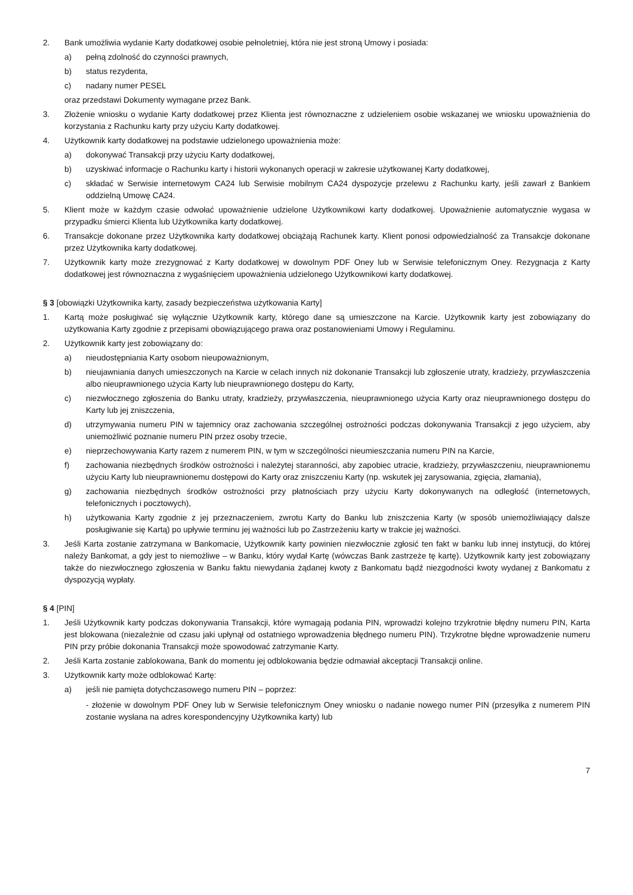2. Bank umożliwia wydanie Karty dodatkowej osobie pełnoletniej, która nie jest stroną Umowy i posiada:
a) pełną zdolność do czynności prawnych,
b) status rezydenta,
c) nadany numer PESEL
oraz przedstawi Dokumenty wymagane przez Bank.
3. Złożenie wniosku o wydanie Karty dodatkowej przez Klienta jest równoznaczne z udzieleniem osobie wskazanej we wniosku upoważnienia do korzystania z Rachunku karty przy użyciu Karty dodatkowej.
4. Użytkownik karty dodatkowej na podstawie udzielonego upoważnienia może:
a) dokonywać Transakcji przy użyciu Karty dodatkowej,
b) uzyskiwać informacje o Rachunku karty i historii wykonanych operacji w zakresie użytkowanej Karty dodatkowej,
c) składać w Serwisie internetowym CA24 lub Serwisie mobilnym CA24 dyspozycje przelewu z Rachunku karty, jeśli zawarł z Bankiem oddzielną Umowę CA24.
5. Klient może w każdym czasie odwołać upoważnienie udzielone Użytkownikowi karty dodatkowej. Upoważnienie automatycznie wygasa w przypadku śmierci Klienta lub Użytkownika karty dodatkowej.
6. Transakcje dokonane przez Użytkownika karty dodatkowej obciążają Rachunek karty. Klient ponosi odpowiedzialność za Transakcje dokonane przez Użytkownika karty dodatkowej.
7. Użytkownik karty może zrezygnować z Karty dodatkowej w dowolnym PDF Oney lub w Serwisie telefonicznym Oney. Rezygnacja z Karty dodatkowej jest równoznaczna z wygaśnięciem upoważnienia udzielonego Użytkownikowi karty dodatkowej.
§ 3 [obowiązki Użytkownika karty, zasady bezpieczeństwa użytkowania Karty]
1. Kartą może posługiwać się wyłącznie Użytkownik karty, którego dane są umieszczone na Karcie. Użytkownik karty jest zobowiązany do użytkowania Karty zgodnie z przepisami obowiązującego prawa oraz postanowieniami Umowy i Regulaminu.
2. Użytkownik karty jest zobowiązany do:
a) nieudostępniania Karty osobom nieupoważnionym,
b) nieujawniania danych umieszczonych na Karcie w celach innych niż dokonanie Transakcji lub zgłoszenie utraty, kradzieży, przywłaszczenia albo nieuprawnionego użycia Karty lub nieuprawnionego dostępu do Karty,
c) niezwłocznego zgłoszenia do Banku utraty, kradzieży, przywłaszczenia, nieuprawnionego użycia Karty oraz nieuprawnionego dostępu do Karty lub jej zniszczenia,
d) utrzymywania numeru PIN w tajemnicy oraz zachowania szczególnej ostrożności podczas dokonywania Transakcji z jego użyciem, aby uniemożliwić poznanie numeru PIN przez osoby trzecie,
e) nieprzechowywania Karty razem z numerem PIN, w tym w szczególności nieumieszczania numeru PIN na Karcie,
f) zachowania niezbędnych środków ostrożności i należytej staranności, aby zapobiec utracie, kradzieży, przywłaszczeniu, nieuprawnionemu użyciu Karty lub nieuprawnionemu dostępowi do Karty oraz zniszczeniu Karty (np. wskutek jej zarysowania, zgięcia, złamania),
g) zachowania niezbędnych środków ostrożności przy płatnościach przy użyciu Karty dokonywanych na odległość (internetowych, telefonicznych i pocztowych),
h) użytkowania Karty zgodnie z jej przeznaczeniem, zwrotu Karty do Banku lub zniszczenia Karty (w sposób uniemożliwiający dalsze posługiwanie się Kartą) po upływie terminu jej ważności lub po Zastrzeżeniu karty w trakcie jej ważności.
3. Jeśli Karta zostanie zatrzymana w Bankomacie, Użytkownik karty powinien niezwłocznie zgłosić ten fakt w banku lub innej instytucji, do której należy Bankomat, a gdy jest to niemożliwe – w Banku, który wydał Kartę (wówczas Bank zastrzeże tę kartę). Użytkownik karty jest zobowiązany także do niezwłocznego zgłoszenia w Banku faktu niewydania żądanej kwoty z Bankomatu bądź niezgodności kwoty wydanej z Bankomatu z dyspozycją wypłaty.
§ 4 [PIN]
1. Jeśli Użytkownik karty podczas dokonywania Transakcji, które wymagają podania PIN, wprowadzi kolejno trzykrotnie błędny numeru PIN, Karta jest blokowana (niezależnie od czasu jaki upłynął od ostatniego wprowadzenia błędnego numeru PIN). Trzykrotne błędne wprowadzenie numeru PIN przy próbie dokonania Transakcji może spowodować zatrzymanie Karty.
2. Jeśli Karta zostanie zablokowana, Bank do momentu jej odblokowania będzie odmawiał akceptacji Transakcji online.
3. Użytkownik karty może odblokować Kartę:
a) jeśli nie pamięta dotychczasowego numeru PIN – poprzez:
- złożenie w dowolnym PDF Oney lub w Serwisie telefonicznym Oney wniosku o nadanie nowego numer PIN (przesyłka z numerem PIN zostanie wysłana na adres korespondencyjny Użytkownika karty) lub
7